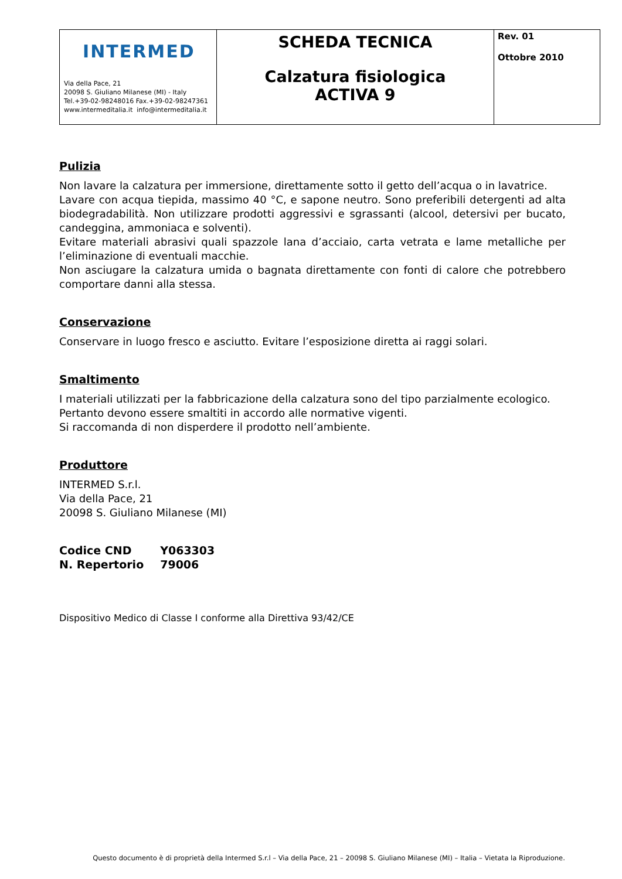| INTERMED Via della Pace, 21 20098 S. Giuliano Milanese (MI) - Italy Tel.+39-02-98248016 Fax.+39-02-98247361 www.intermeditalia.it info@intermeditalia.it | SCHEDA TECNICA Calzatura fisiologica ACTIVA 9 | Rev. 01 Ottobre 2010 |
Pulizia
Non lavare la calzatura per immersione, direttamente sotto il getto dell’acqua o in lavatrice.
Lavare con acqua tiepida, massimo 40 °C, e sapone neutro. Sono preferibili detergenti ad alta biodegradabilità. Non utilizzare prodotti aggressivi e sgrassanti (alcool, detersivi per bucato, candeggina, ammoniaca e solventi).
Evitare materiali abrasivi quali spazzole lana d’acciaio, carta vetrata e lame metalliche per l’eliminazione di eventuali macchie.
Non asciugare la calzatura umida o bagnata direttamente con fonti di calore che potrebbero comportare danni alla stessa.
Conservazione
Conservare in luogo fresco e asciutto. Evitare l’esposizione diretta ai raggi solari.
Smaltimento
I materiali utilizzati per la fabbricazione della calzatura sono del tipo parzialmente ecologico.
Pertanto devono essere smaltiti in accordo alle normative vigenti.
Si raccomanda di non disperdere il prodotto nell’ambiente.
Produttore
INTERMED S.r.l.
Via della Pace, 21
20098 S. Giuliano Milanese (MI)
| Codice CND | Y063303 |
| N. Repertorio | 79006 |
Dispositivo Medico di Classe I conforme alla Direttiva 93/42/CE
Questo documento è di proprietà della Intermed S.r.l – Via della Pace, 21 – 20098 S. Giuliano Milanese (MI) – Italia – Vietata la Riproduzione.